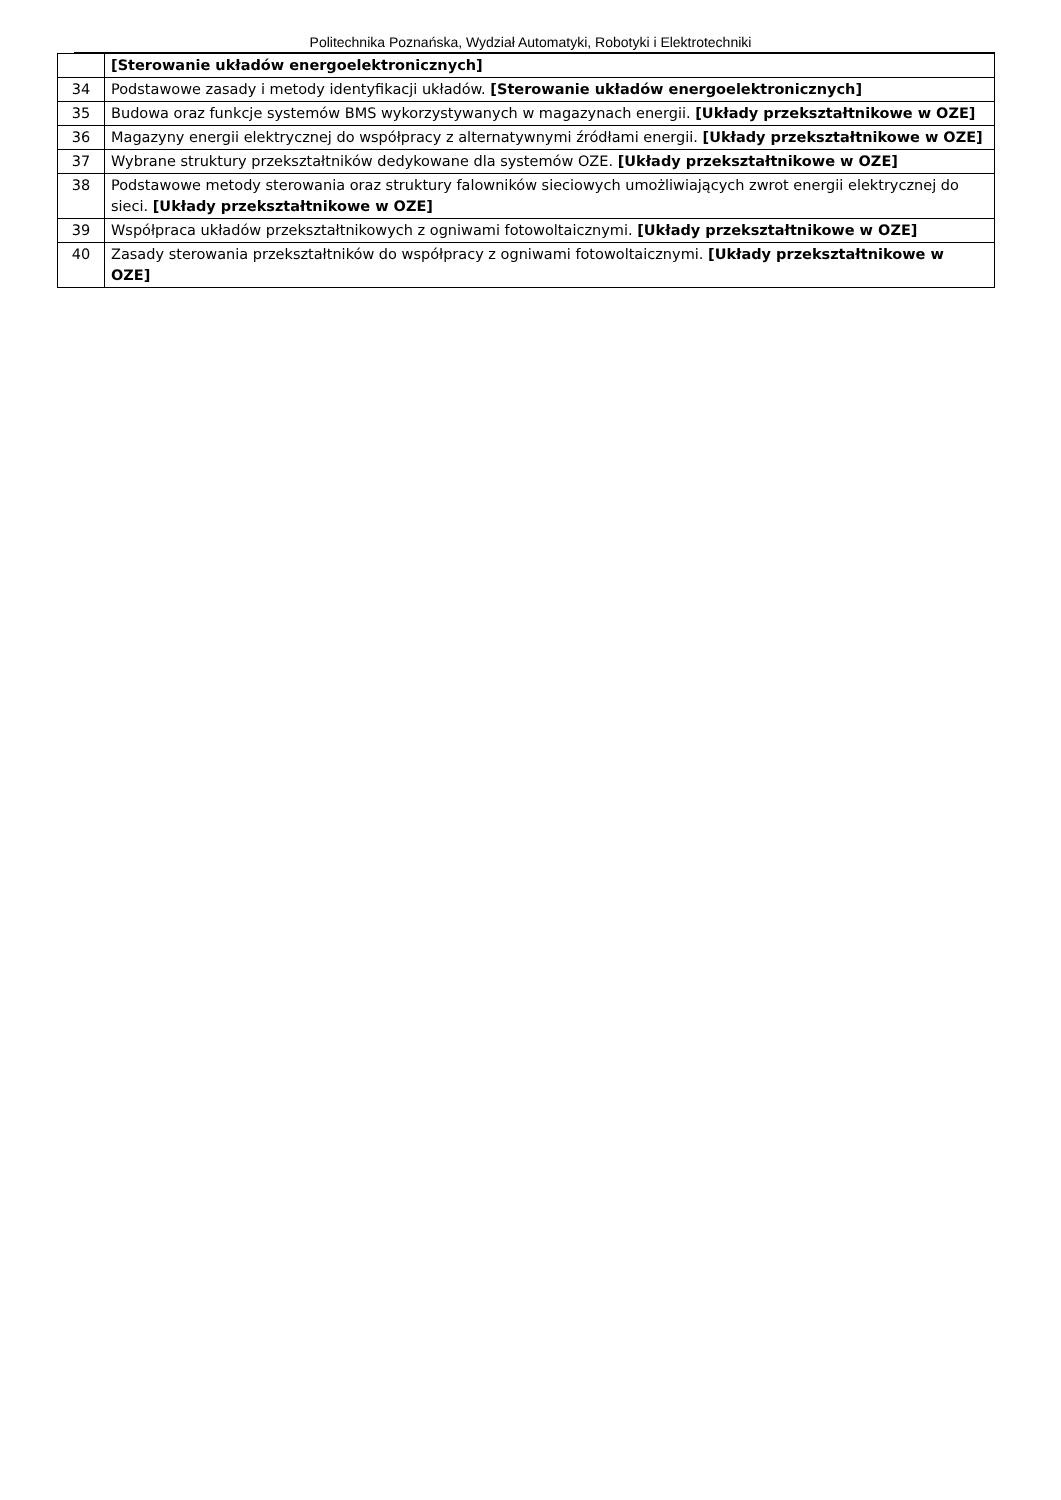Politechnika Poznańska, Wydział Automatyki, Robotyki i Elektrotechniki
| | [Sterowanie układów energoelektronicznych] |
| 34 | Podstawowe zasady i metody identyfikacji układów. [Sterowanie układów energoelektronicznych] |
| 35 | Budowa oraz funkcje systemów BMS wykorzystywanych w magazynach energii. [Układy przekształtnikowe w OZE] |
| 36 | Magazyny energii elektrycznej do współpracy z alternatywnymi źródłami energii. [Układy przekształtnikowe w OZE] |
| 37 | Wybrane struktury przekształtników dedykowane dla systemów OZE. [Układy przekształtnikowe w OZE] |
| 38 | Podstawowe metody sterowania oraz struktury falowników sieciowych umożliwiających zwrot energii elektrycznej do sieci. [Układy przekształtnikowe w OZE] |
| 39 | Współpraca układów przekształtnikowych z ogniwami fotowoltaicznymi. [Układy przekształtnikowe w OZE] |
| 40 | Zasady sterowania przekształtników do współpracy z ogniwami fotowoltaicznymi. [Układy przekształtnikowe w OZE] |